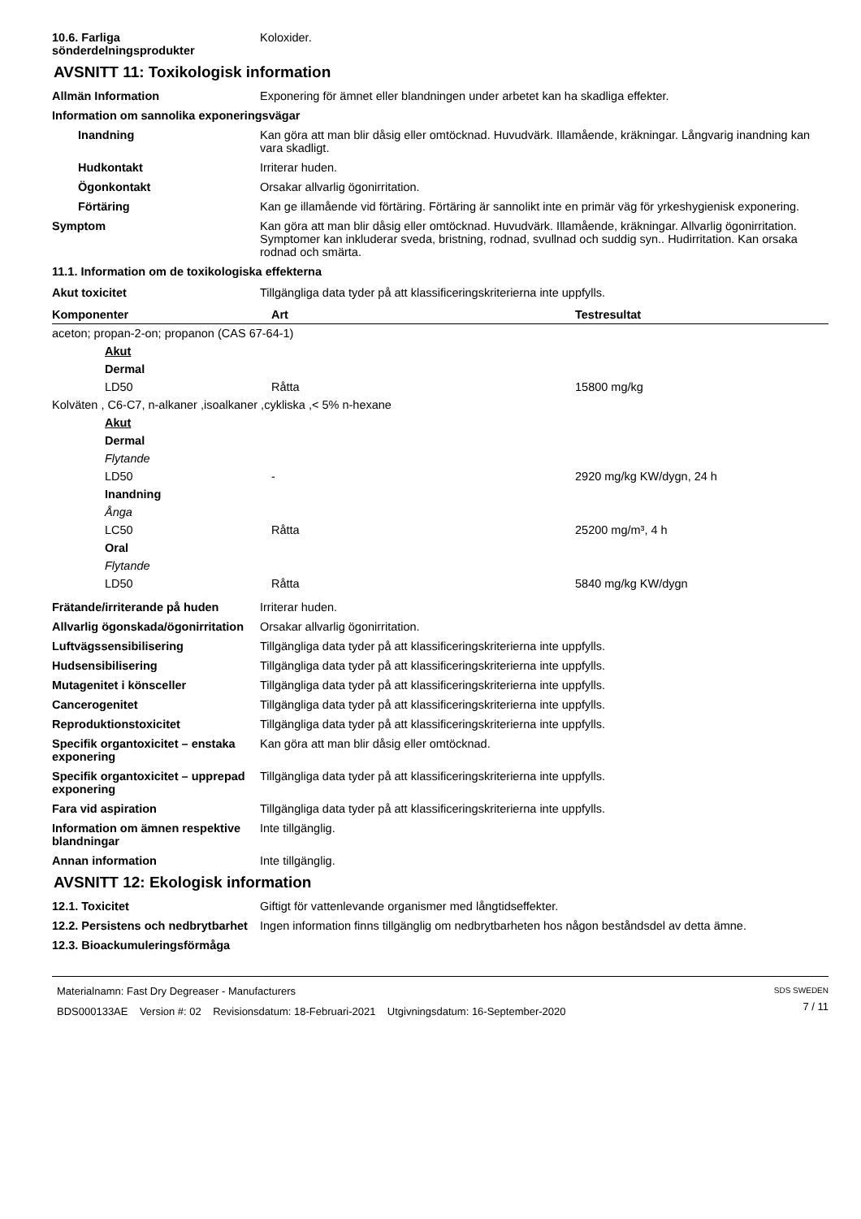10.6. Farliga sönderdelningsprodukter
Koloxider.
AVSNITT 11: Toxikologisk information
Allmän Information Exponering för ämnet eller blandningen under arbetet kan ha skadliga effekter.
Information om sannolika exponeringsvägar
Inandning Kan göra att man blir dåsig eller omtöcknad. Huvudvärk. Illamående, kräkningar. Långvarig inandning kan vara skadligt.
Hudkontakt Irriterar huden.
Ögonkontakt Orsakar allvarlig ögonirritation.
Förtäring Kan ge illamående vid förtäring. Förtäring är sannolikt inte en primär väg för yrkeshygienisk exponering.
Symptom Kan göra att man blir dåsig eller omtöcknad. Huvudvärk. Illamående, kräkningar. Allvarlig ögonirritation. Symptomer kan inkluderar sveda, bristning, rodnad, svullnad och suddig syn.. Hudirritation. Kan orsaka rodnad och smärta.
11.1. Information om de toxikologiska effekterna
Akut toxicitet Tillgängliga data tyder på att klassificeringskriterierna inte uppfylls.
| Komponenter | Art | Testresultat |
| --- | --- | --- |
| aceton; propan-2-on; propanon (CAS 67-64-1) | | |
| Akut | | |
| Dermal | | |
| LD50 | Råtta | 15800 mg/kg |
| Kolväten , C6-C7, n-alkaner ,isoalkaner ,cykliska ,< 5% n-hexane | | |
| Akut | | |
| Dermal | | |
| Flytande | | |
| LD50 | - | 2920 mg/kg KW/dygn, 24 h |
| Inandning | | |
| Ånga | | |
| LC50 | Råtta | 25200 mg/m³, 4 h |
| Oral | | |
| Flytande | | |
| LD50 | Råtta | 5840 mg/kg KW/dygn |
Frätande/irriterande på huden Irriterar huden.
Allvarlig ögonskada/ögonirritation
Orsakar allvarlig ögonirritation.
Luftvägssensibilisering Tillgängliga data tyder på att klassificeringskriterierna inte uppfylls.
Hudsensibilisering Tillgängliga data tyder på att klassificeringskriterierna inte uppfylls.
Mutagenitet i könsceller Tillgängliga data tyder på att klassificeringskriterierna inte uppfylls.
Cancerogenitet Tillgängliga data tyder på att klassificeringskriterierna inte uppfylls.
Reproduktionstoxicitet Tillgängliga data tyder på att klassificeringskriterierna inte uppfylls.
Specifik organtoxicitet – enstaka exponering
Kan göra att man blir dåsig eller omtöcknad.
Specifik organtoxicitet – upprepad exponering
Tillgängliga data tyder på att klassificeringskriterierna inte uppfylls.
Fara vid aspiration Tillgängliga data tyder på att klassificeringskriterierna inte uppfylls.
Information om ämnen respektive blandningar
Inte tillgänglig.
Annan information Inte tillgänglig.
AVSNITT 12: Ekologisk information
12.1. Toxicitet Giftigt för vattenlevande organismer med långtidseffekter.
12.2. Persistens och nedbrytbarhet
Ingen information finns tillgänglig om nedbrytbarheten hos någon beståndsdel av detta ämne.
12.3. Bioackumuleringsförmåga
Materialnamn: Fast Dry Degreaser - Manufacturers
BDS000133AE Version #: 02 Revisionsdatum: 18-Februari-2021 Utgivningsdatum: 16-September-2020
SDS SWEDEN
7 / 11